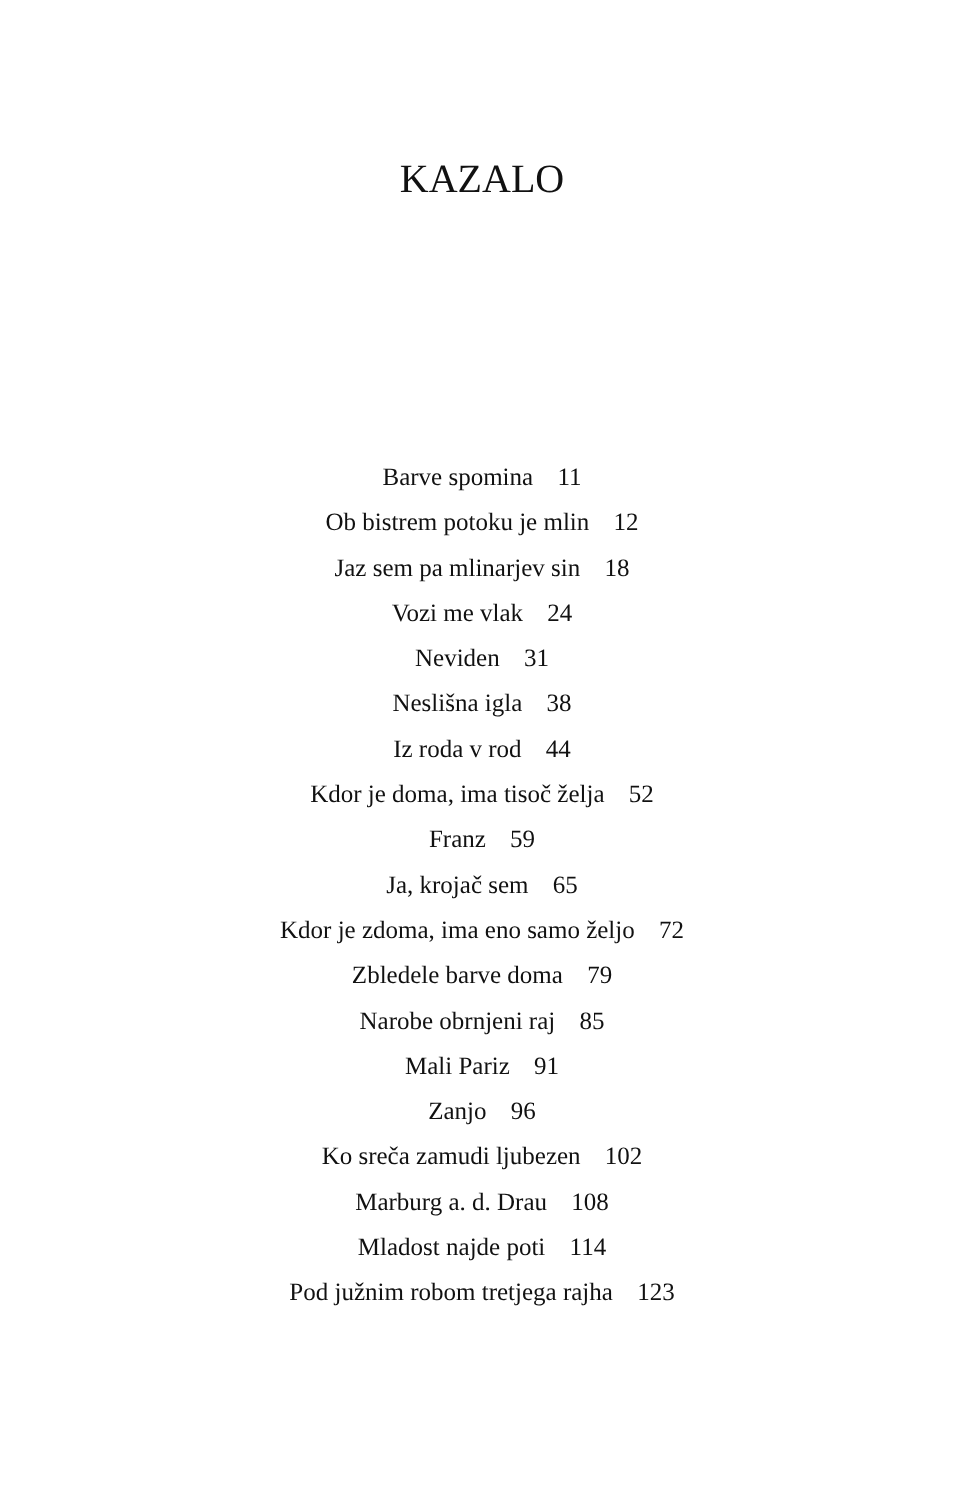KAZALO
Barve spomina 11
Ob bistrem potoku je mlin 12
Jaz sem pa mlinarjev sin 18
Vozi me vlak 24
Neviden 31
Neslišna igla 38
Iz roda v rod 44
Kdor je doma, ima tisoč želja 52
Franz 59
Ja, krojač sem 65
Kdor je zdoma, ima eno samo željo 72
Zbledele barve doma 79
Narobe obrnjeni raj 85
Mali Pariz 91
Zanjo 96
Ko sreča zamudi ljubezen 102
Marburg a. d. Drau 108
Mladost najde poti 114
Pod južnim robom tretjega rajha 123